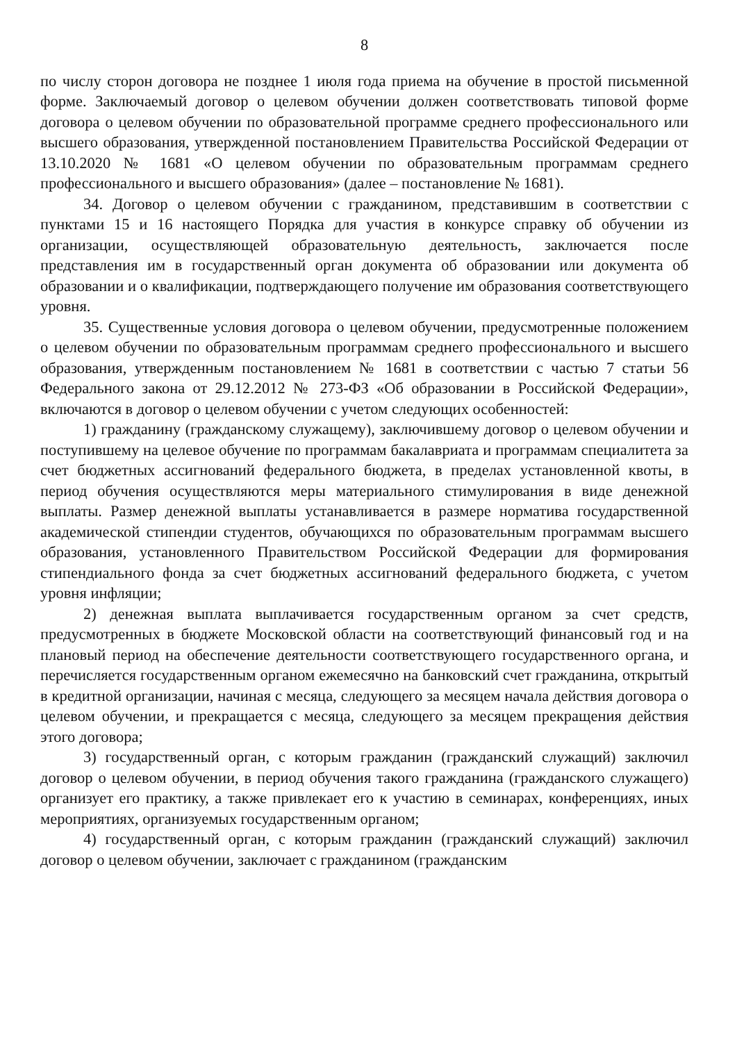8
по числу сторон договора не позднее 1 июля года приема на обучение в простой письменной форме. Заключаемый договор о целевом обучении должен соответствовать типовой форме договора о целевом обучении по образовательной программе среднего профессионального или высшего образования, утвержденной постановлением Правительства Российской Федерации от 13.10.2020 № 1681 «О целевом обучении по образовательным программам среднего профессионального и высшего образования» (далее – постановление № 1681).
34. Договор о целевом обучении с гражданином, представившим в соответствии с пунктами 15 и 16 настоящего Порядка для участия в конкурсе справку об обучении из организации, осуществляющей образовательную деятельность, заключается после представления им в государственный орган документа об образовании или документа об образовании и о квалификации, подтверждающего получение им образования соответствующего уровня.
35. Существенные условия договора о целевом обучении, предусмотренные положением о целевом обучении по образовательным программам среднего профессионального и высшего образования, утвержденным постановлением № 1681 в соответствии с частью 7 статьи 56 Федерального закона от 29.12.2012 № 273-ФЗ «Об образовании в Российской Федерации», включаются в договор о целевом обучении с учетом следующих особенностей:
1) гражданину (гражданскому служащему), заключившему договор о целевом обучении и поступившему на целевое обучение по программам бакалавриата и программам специалитета за счет бюджетных ассигнований федерального бюджета, в пределах установленной квоты, в период обучения осуществляются меры материального стимулирования в виде денежной выплаты. Размер денежной выплаты устанавливается в размере норматива государственной академической стипендии студентов, обучающихся по образовательным программам высшего образования, установленного Правительством Российской Федерации для формирования стипендиального фонда за счет бюджетных ассигнований федерального бюджета, с учетом уровня инфляции;
2) денежная выплата выплачивается государственным органом за счет средств, предусмотренных в бюджете Московской области на соответствующий финансовый год и на плановый период на обеспечение деятельности соответствующего государственного органа, и перечисляется государственным органом ежемесячно на банковский счет гражданина, открытый в кредитной организации, начиная с месяца, следующего за месяцем начала действия договора о целевом обучении, и прекращается с месяца, следующего за месяцем прекращения действия этого договора;
3) государственный орган, с которым гражданин (гражданский служащий) заключил договор о целевом обучении, в период обучения такого гражданина (гражданского служащего) организует его практику, а также привлекает его к участию в семинарах, конференциях, иных мероприятиях, организуемых государственным органом;
4) государственный орган, с которым гражданин (гражданский служащий) заключил договор о целевом обучении, заключает с гражданином (гражданским